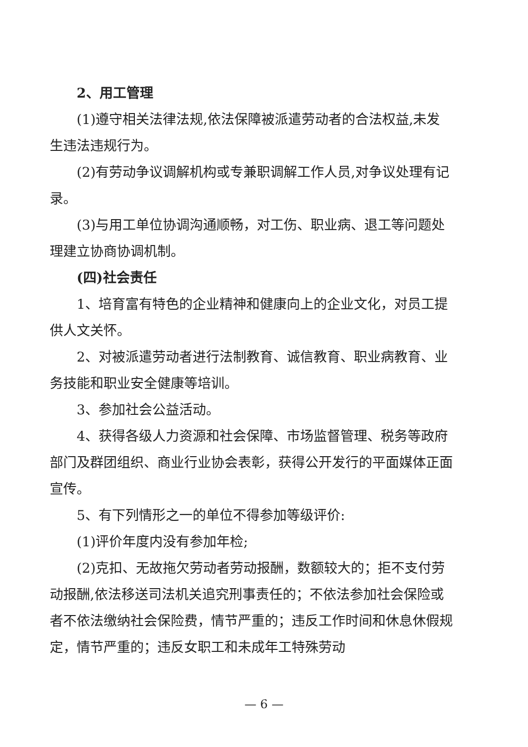2、用工管理
(1)遵守相关法律法规,依法保障被派遣劳动者的合法权益,未发生违法违规行为。
(2)有劳动争议调解机构或专兼职调解工作人员,对争议处理有记录。
(3)与用工单位协调沟通顺畅，对工伤、职业病、退工等问题处理建立协商协调机制。
(四)社会责任
1、培育富有特色的企业精神和健康向上的企业文化，对员工提供人文关怀。
2、对被派遣劳动者进行法制教育、诚信教育、职业病教育、业务技能和职业安全健康等培训。
3、参加社会公益活动。
4、获得各级人力资源和社会保障、市场监督管理、税务等政府部门及群团组织、商业行业协会表彰，获得公开发行的平面媒体正面宣传。
5、有下列情形之一的单位不得参加等级评价:
(1)评价年度内没有参加年检;
(2)克扣、无故拖欠劳动者劳动报酬，数额较大的；拒不支付劳动报酬,依法移送司法机关追究刑事责任的；不依法参加社会保险或者不依法缴纳社会保险费，情节严重的；违反工作时间和休息休假规定，情节严重的；违反女职工和未成年工特殊劳动
— 6 —